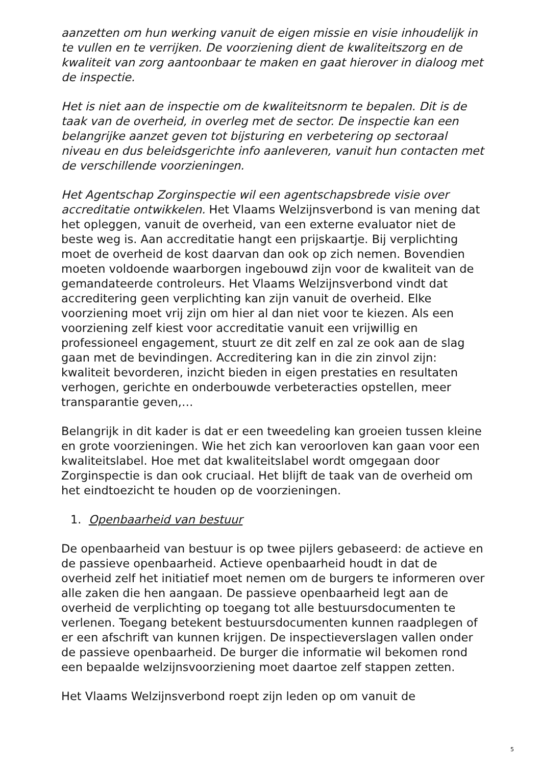aanzetten om hun werking vanuit de eigen missie en visie inhoudelijk in te vullen en te verrijken. De voorziening dient de kwaliteitszorg en de kwaliteit van zorg aantoonbaar te maken en gaat hierover in dialoog met de inspectie.
Het is niet aan de inspectie om de kwaliteitsnorm te bepalen. Dit is de taak van de overheid, in overleg met de sector. De inspectie kan een belangrijke aanzet geven tot bijsturing en verbetering op sectoraal niveau en dus beleidsgerichte info aanleveren, vanuit hun contacten met de verschillende voorzieningen.
Het Agentschap Zorginspectie wil een agentschapsbrede visie over accreditatie ontwikkelen. Het Vlaams Welzijnsverbond is van mening dat het opleggen, vanuit de overheid, van een externe evaluator niet de beste weg is. Aan accreditatie hangt een prijskaartje. Bij verplichting moet de overheid de kost daarvan dan ook op zich nemen. Bovendien moeten voldoende waarborgen ingebouwd zijn voor de kwaliteit van de gemandateerde controleurs. Het Vlaams Welzijnsverbond vindt dat accreditering geen verplichting kan zijn vanuit de overheid. Elke voorziening moet vrij zijn om hier al dan niet voor te kiezen. Als een voorziening zelf kiest voor accreditatie vanuit een vrijwillig en professioneel engagement, stuurt ze dit zelf en zal ze ook aan de slag gaan met de bevindingen. Accreditering kan in die zin zinvol zijn: kwaliteit bevorderen, inzicht bieden in eigen prestaties en resultaten verhogen, gerichte en onderbouwde verbeteracties opstellen, meer transparantie geven,…
Belangrijk in dit kader is dat er een tweedeling kan groeien tussen kleine en grote voorzieningen. Wie het zich kan veroorloven kan gaan voor een kwaliteitslabel. Hoe met dat kwaliteitslabel wordt omgegaan door Zorginspectie is dan ook cruciaal. Het blijft de taak van de overheid om het eindtoezicht te houden op de voorzieningen.
1. Openbaarheid van bestuur
De openbaarheid van bestuur is op twee pijlers gebaseerd: de actieve en de passieve openbaarheid. Actieve openbaarheid houdt in dat de overheid zelf het initiatief moet nemen om de burgers te informeren over alle zaken die hen aangaan. De passieve openbaarheid legt aan de overheid de verplichting op toegang tot alle bestuursdocumenten te verlenen. Toegang betekent bestuursdocumenten kunnen raadplegen of er een afschrift van kunnen krijgen. De inspectieverslagen vallen onder de passieve openbaarheid. De burger die informatie wil bekomen rond een bepaalde welzijnsvoorziening moet daartoe zelf stappen zetten.
Het Vlaams Welzijnsverbond roept zijn leden op om vanuit de
5